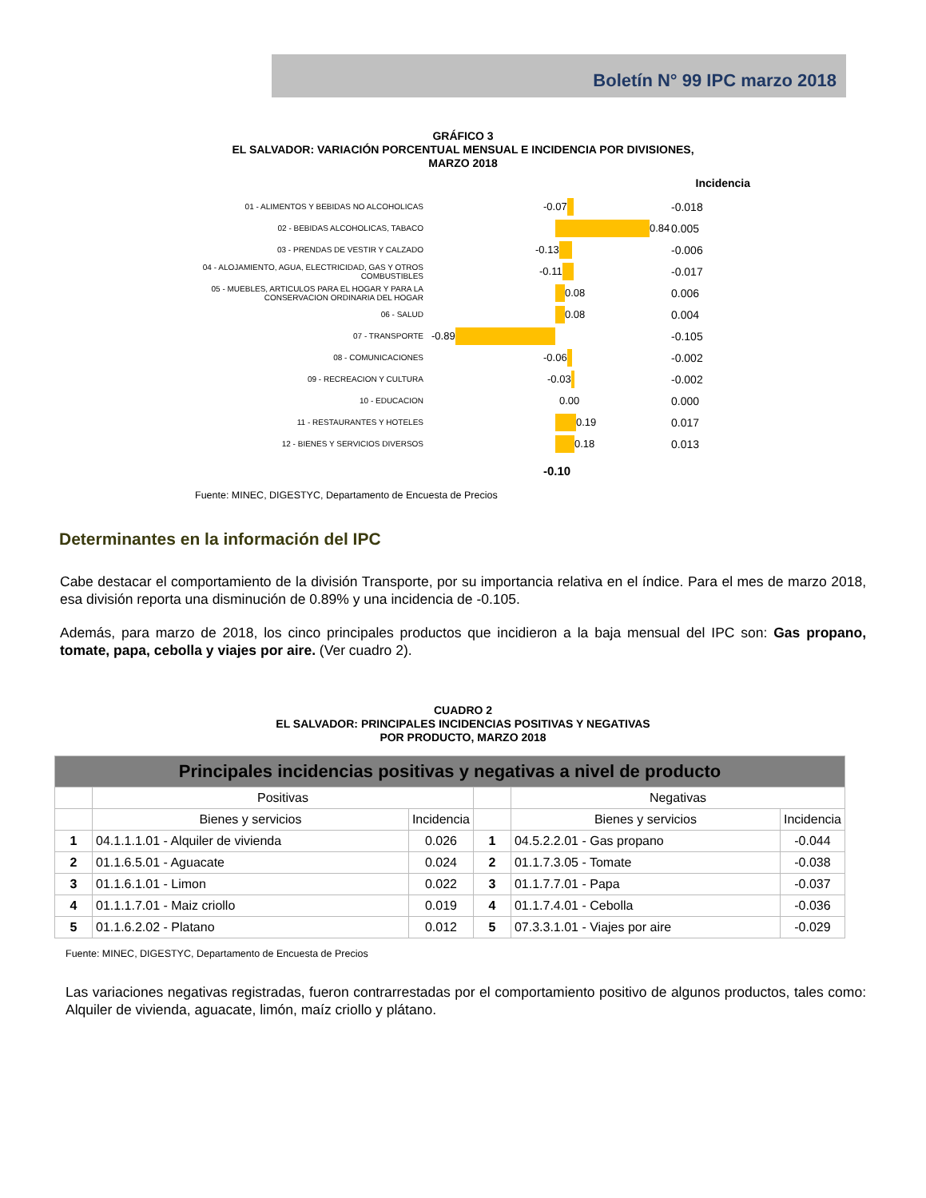Boletín N° 99 IPC marzo 2018
GRÁFICO 3
EL SALVADOR: VARIACIÓN PORCENTUAL MENSUAL E INCIDENCIA POR DIVISIONES,
MARZO 2018
Incidencia
01 - ALIMENTOS Y BEBIDAS NO ALCOHOLICAS
02 - BEBIDAS ALCOHOLICAS, TABACO
03 - PRENDAS DE VESTIR Y CALZADO
04 - ALOJAMIENTO, AGUA, ELECTRICIDAD, GAS Y OTROS COMBUSTIBLES
05 - MUEBLES, ARTICULOS PARA EL HOGAR Y PARA LA CONSERVACION ORDINARIA DEL HOGAR
06 - SALUD
07 - TRANSPORTE
08 - COMUNICACIONES
09 - RECREACION Y CULTURA
10 - EDUCACION
11 - RESTAURANTES Y HOTELES
12 - BIENES Y SERVICIOS DIVERSOS
-0.07
0.84
-0.13
-0.11
0.08
0.08
-0.89
-0.06
-0.03
0.00
0.19
0.18
-0.10
-0.018
0.005
-0.006
-0.017
0.006
0.004
-0.105
-0.002
-0.002
0.000
0.017
0.013
Fuente: MINEC, DIGESTYC, Departamento de Encuesta de Precios
Determinantes en la información del IPC
Cabe destacar el comportamiento de la división Transporte, por su importancia relativa en el índice. Para el mes de marzo 2018, esa división reporta una disminución de 0.89% y una incidencia de -0.105.
Además, para marzo de 2018, los cinco principales productos que incidieron a la baja mensual del IPC son: Gas propano, tomate, papa, cebolla y viajes por aire. (Ver cuadro 2).
CUADRO 2
EL SALVADOR: PRINCIPALES INCIDENCIAS POSITIVAS Y NEGATIVAS
POR PRODUCTO, MARZO 2018
| Principales incidencias positivas y negativas a nivel de producto | | | | | |
| --- | --- | --- | --- | --- | --- |
| | Positivas | | | Negativas | |
| | Bienes y servicios | Incidencia | | Bienes y servicios | Incidencia |
| 1 | 04.1.1.1.01 - Alquiler de vivienda | 0.026 | 1 | 04.5.2.2.01 - Gas propano | -0.044 |
| 2 | 01.1.6.5.01 - Aguacate | 0.024 | 2 | 01.1.7.3.05 - Tomate | -0.038 |
| 3 | 01.1.6.1.01 - Limon | 0.022 | 3 | 01.1.7.7.01 - Papa | -0.037 |
| 4 | 01.1.1.7.01 - Maiz criollo | 0.019 | 4 | 01.1.7.4.01 - Cebolla | -0.036 |
| 5 | 01.1.6.2.02 - Platano | 0.012 | 5 | 07.3.3.1.01 - Viajes por aire | -0.029 |
Fuente: MINEC, DIGESTYC, Departamento de Encuesta de Precios
Las variaciones negativas registradas, fueron contrarrestadas por el comportamiento positivo de algunos productos, tales como: Alquiler de vivienda, aguacate, limón, maíz criollo y plátano.